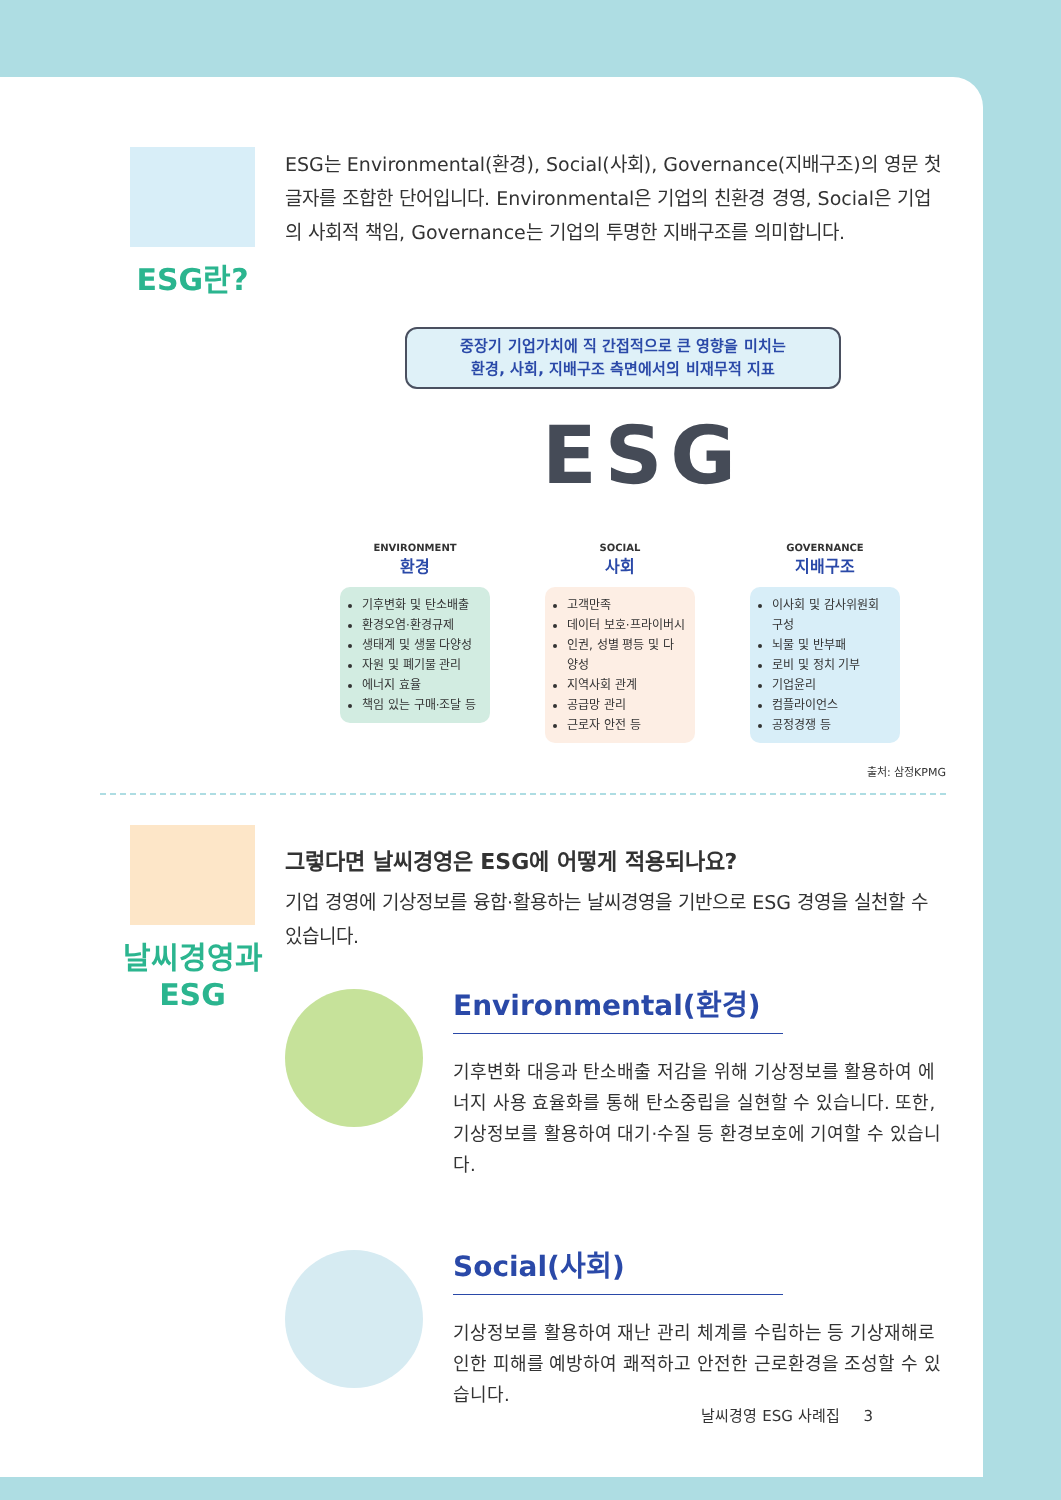ESG란?
ESG는 Environmental(환경), Social(사회), Governance(지배구조)의 영문 첫 글자를 조합한 단어입니다. Environmental은 기업의 친환경 경영, Social은 기업의 사회적 책임, Governance는 기업의 투명한 지배구조를 의미합니다.
중장기 기업가치에 직 간접적으로 큰 영향을 미치는
환경, 사회, 지배구조 측면에서의 비재무적 지표
ESG
ENVIRONMENT
환경
기후변화 및 탄소배출
환경오염·환경규제
생태계 및 생물 다양성
자원 및 폐기물 관리
에너지 효율
책임 있는 구매·조달 등
SOCIAL
사회
고객만족
데이터 보호·프라이버시
인권, 성별 평등 및 다양성
지역사회 관계
공급망 관리
근로자 안전 등
GOVERNANCE
지배구조
이사회 및 감사위원회 구성
뇌물 및 반부패
로비 및 정치 기부
기업윤리
컴플라이언스
공정경쟁 등
출처: 삼정KPMG
날씨경영과
ESG
그렇다면 날씨경영은 ESG에 어떻게 적용되나요?
기업 경영에 기상정보를 융합·활용하는 날씨경영을 기반으로 ESG 경영을 실천할 수 있습니다.
Environmental(환경)
기후변화 대응과 탄소배출 저감을 위해 기상정보를 활용하여 에너지 사용 효율화를 통해 탄소중립을 실현할 수 있습니다. 또한, 기상정보를 활용하여 대기·수질 등 환경보호에 기여할 수 있습니다.
Social(사회)
기상정보를 활용하여 재난 관리 체계를 수립하는 등 기상재해로 인한 피해를 예방하여 쾌적하고 안전한 근로환경을 조성할 수 있습니다.
날씨경영 ESG 사례집 3